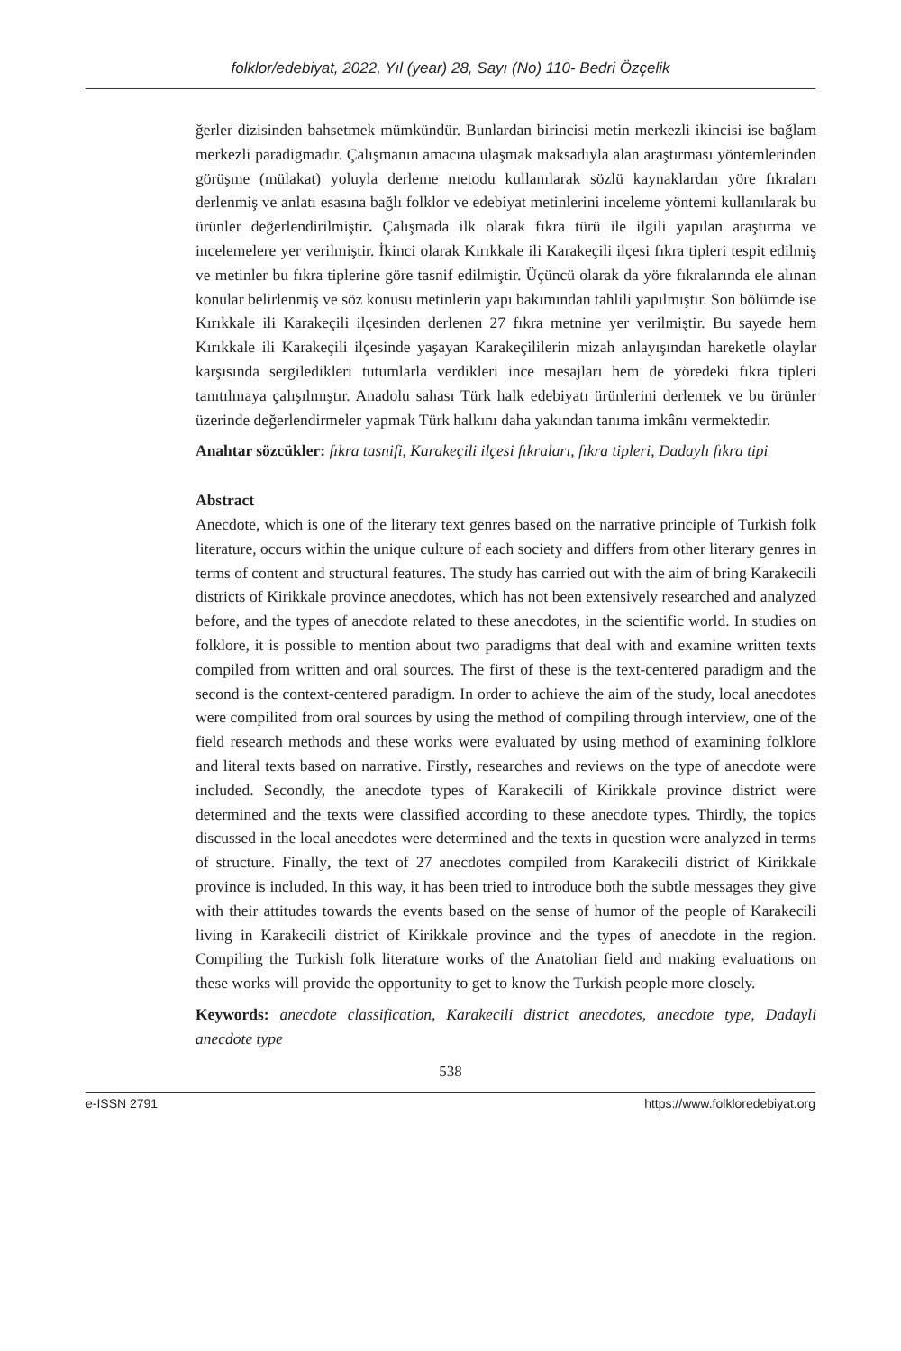folklor/edebiyat, 2022, Yıl (year) 28, Sayı (No) 110- Bedri Özçelik
ğerler dizisinden bahsetmek mümkündür. Bunlardan birincisi metin merkezli ikincisi ise bağlam merkezli paradigmadır. Çalışmanın amacına ulaşmak maksadıyla alan araştırması yöntemlerinden görüşme (mülakat) yoluyla derleme metodu kullanılarak sözlü kaynaklardan yöre fıkraları derlenmiş ve anlatı esasına bağlı folklor ve edebiyat metinlerini inceleme yöntemi kullanılarak bu ürünler değerlendirilmiştir. Çalışmada ilk olarak fıkra türü ile ilgili yapılan araştırma ve incelemelere yer verilmiştir. İkinci olarak Kırıkkale ili Karakeçili ilçesi fıkra tipleri tespit edilmiş ve metinler bu fıkra tiplerine göre tasnif edilmiştir. Üçüncü olarak da yöre fıkralarında ele alınan konular belirlenmiş ve söz konusu metinlerin yapı bakımından tahlili yapılmıştır. Son bölümde ise Kırıkkale ili Karakeçili ilçesinden derlenen 27 fıkra metnine yer verilmiştir. Bu sayede hem Kırıkkale ili Karakeçili ilçesinde yaşayan Karakeçililerin mizah anlayışından hareketle olaylar karşısında sergiledikleri tutumlarla verdikleri ince mesajları hem de yöredeki fıkra tipleri tanıtılmaya çalışılmıştır. Anadolu sahası Türk halk edebiyatı ürünlerini derlemek ve bu ürünler üzerinde değerlendirmeler yapmak Türk halkını daha yakından tanıma imkânı vermektedir.
Anahtar sözcükler: fıkra tasnifi, Karakeçili ilçesi fıkraları, fıkra tipleri, Dadaylı fıkra tipi
Abstract
Anecdote, which is one of the literary text genres based on the narrative principle of Turkish folk literature, occurs within the unique culture of each society and differs from other literary genres in terms of content and structural features. The study has carried out with the aim of bring Karakecili districts of Kirikkale province anecdotes, which has not been extensively researched and analyzed before, and the types of anecdote related to these anecdotes, in the scientific world. In studies on folklore, it is possible to mention about two paradigms that deal with and examine written texts compiled from written and oral sources. The first of these is the text-centered paradigm and the second is the context-centered paradigm. In order to achieve the aim of the study, local anecdotes were compilited from oral sources by using the method of compiling through interview, one of the field research methods and these works were evaluated by using method of examining folklore and literal texts based on narrative. Firstly, researches and reviews on the type of anecdote were included. Secondly, the anecdote types of Karakecili of Kirikkale province district were determined and the texts were classified according to these anecdote types. Thirdly, the topics discussed in the local anecdotes were determined and the texts in question were analyzed in terms of structure. Finally, the text of 27 anecdotes compiled from Karakecili district of Kirikkale province is included. In this way, it has been tried to introduce both the subtle messages they give with their attitudes towards the events based on the sense of humor of the people of Karakecili living in Karakecili district of Kirikkale province and the types of anecdote in the region. Compiling the Turkish folk literature works of the Anatolian field and making evaluations on these works will provide the opportunity to get to know the Turkish people more closely.
Keywords: anecdote classification, Karakecili district anecdotes, anecdote type, Dadayli anecdote type
538
e-ISSN 2791 https://www.folkloredebiyat.org